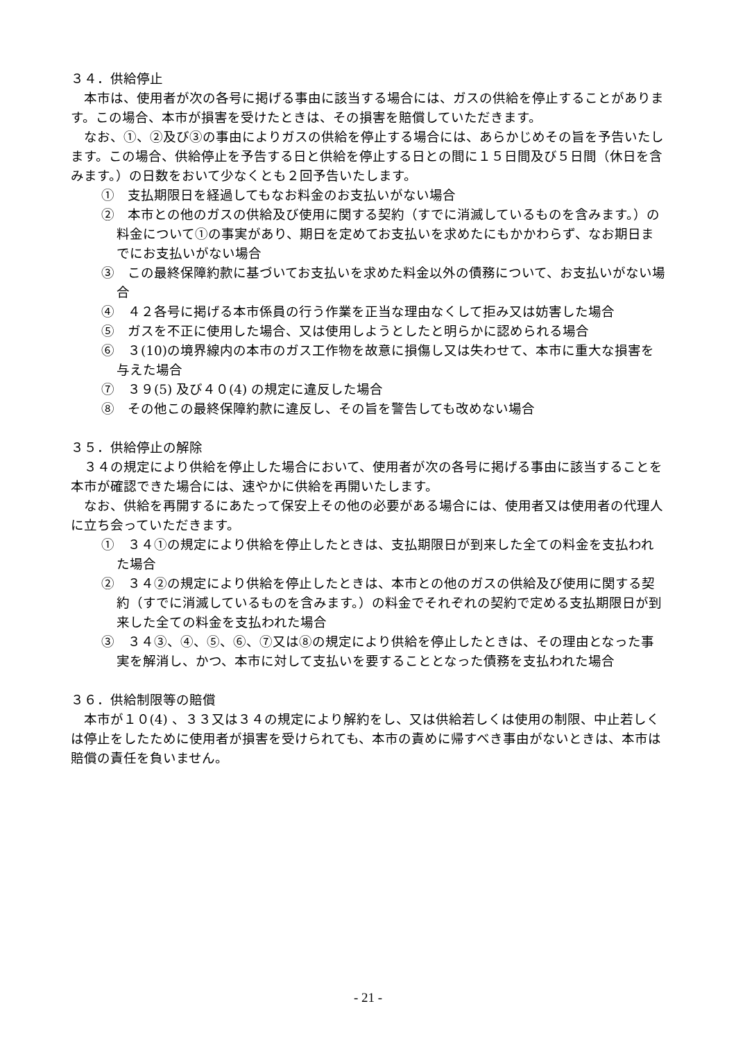３４．供給停止
本市は、使用者が次の各号に掲げる事由に該当する場合には、ガスの供給を停止することがあります。この場合、本市が損害を受けたときは、その損害を賠償していただきます。
なお、①、②及び③の事由によりガスの供給を停止する場合には、あらかじめその旨を予告いたします。この場合、供給停止を予告する日と供給を停止する日との間に１５日間及び５日間（休日を含みます。）の日数をおいて少なくとも２回予告いたします。
①　支払期限日を経過してもなお料金のお支払いがない場合
②　本市との他のガスの供給及び使用に関する契約（すでに消滅しているものを含みます。）の料金について①の事実があり、期日を定めてお支払いを求めたにもかかわらず、なお期日までにお支払いがない場合
③　この最終保障約款に基づいてお支払いを求めた料金以外の債務について、お支払いがない場合
④　４２各号に掲げる本市係員の行う作業を正当な理由なくして拒み又は妨害した場合
⑤　ガスを不正に使用した場合、又は使用しようとしたと明らかに認められる場合
⑥　３(10)の境界線内の本市のガス工作物を故意に損傷し又は失わせて、本市に重大な損害を与えた場合
⑦　３９(5) 及び４０(4) の規定に違反した場合
⑧　その他この最終保障約款に違反し、その旨を警告しても改めない場合
３５．供給停止の解除
３４の規定により供給を停止した場合において、使用者が次の各号に掲げる事由に該当することを本市が確認できた場合には、速やかに供給を再開いたします。
なお、供給を再開するにあたって保安上その他の必要がある場合には、使用者又は使用者の代理人に立ち会っていただきます。
①　３４①の規定により供給を停止したときは、支払期限日が到来した全ての料金を支払われた場合
②　３４②の規定により供給を停止したときは、本市との他のガスの供給及び使用に関する契約（すでに消滅しているものを含みます。）の料金でそれぞれの契約で定める支払期限日が到来した全ての料金を支払われた場合
③　３４③、④、⑤、⑥、⑦又は⑧の規定により供給を停止したときは、その理由となった事実を解消し、かつ、本市に対して支払いを要することとなった債務を支払われた場合
３６．供給制限等の賠償
本市が１０(4) 、３３又は３４の規定により解約をし、又は供給若しくは使用の制限、中止若しくは停止をしたために使用者が損害を受けられても、本市の責めに帰すべき事由がないときは、本市は賠償の責任を負いません。
- 21 -